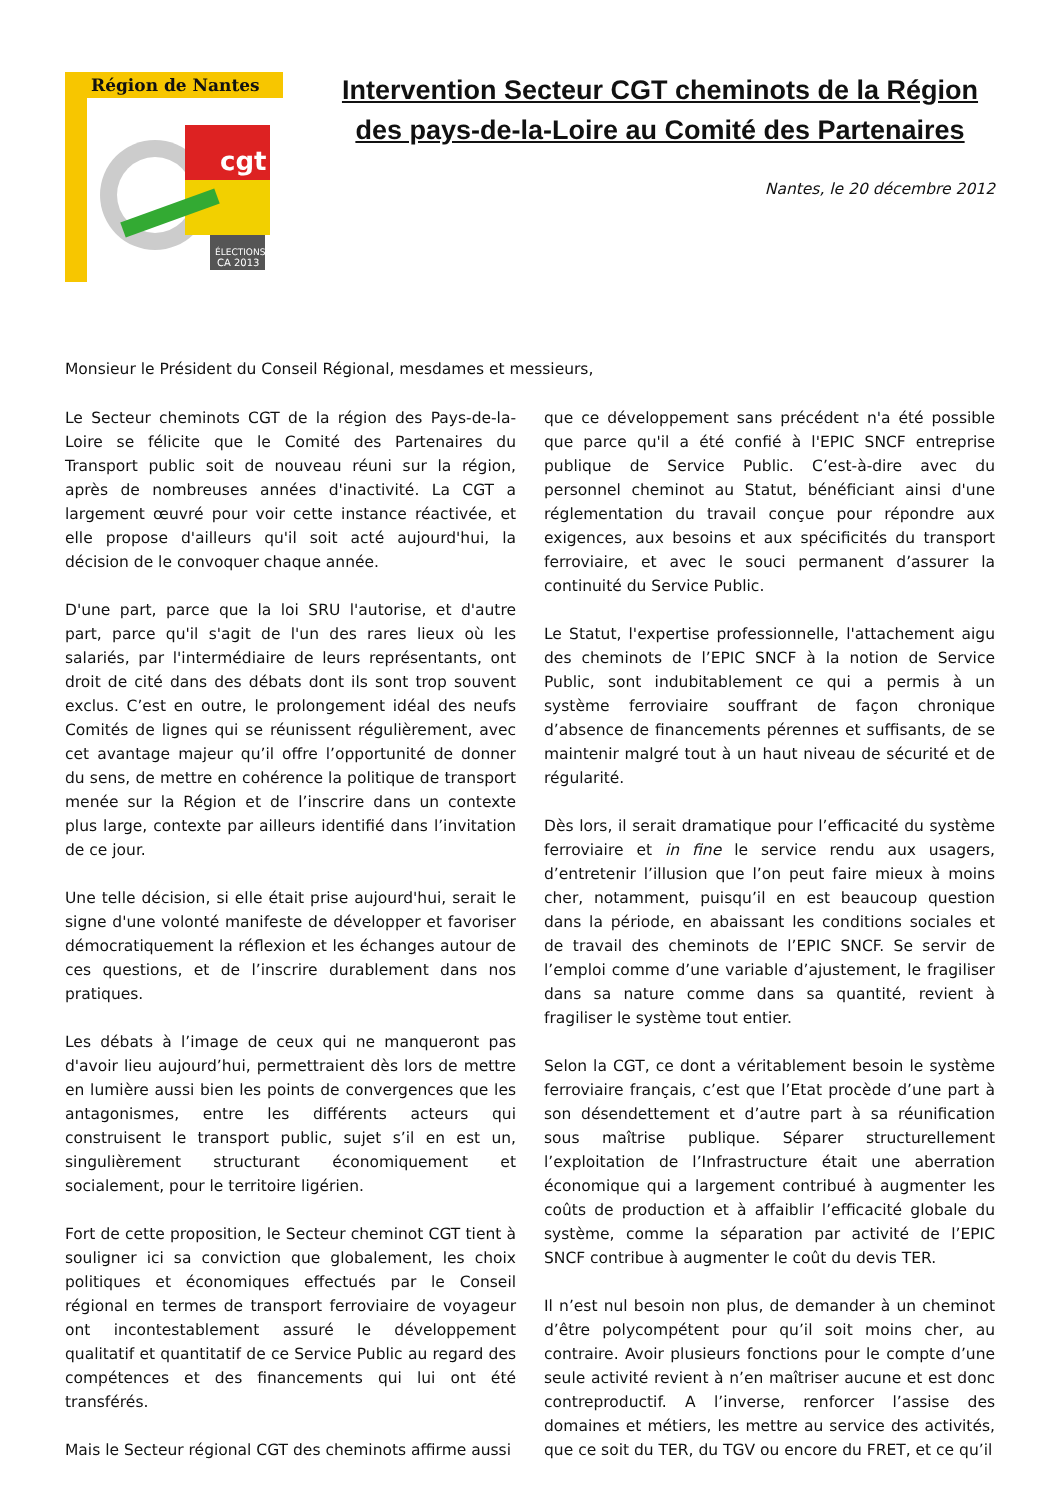Région de Nantes
cgt
ÉLECTIONS
CA 2013
Intervention Secteur CGT cheminots de la Région des pays-de-la-Loire au Comité des Partenaires
Nantes, le 20 décembre 2012
Monsieur le Président du Conseil Régional, mesdames et messieurs,
Le Secteur cheminots CGT de la région des Pays-de-la-Loire se félicite que le Comité des Partenaires du Transport public soit de nouveau réuni sur la région, après de nombreuses années d'inactivité. La CGT a largement œuvré pour voir cette instance réactivée, et elle propose d'ailleurs qu'il soit acté aujourd'hui, la décision de le convoquer chaque année.
D'une part, parce que la loi SRU l'autorise, et d'autre part, parce qu'il s'agit de l'un des rares lieux où les salariés, par l'intermédiaire de leurs représentants, ont droit de cité dans des débats dont ils sont trop souvent exclus. C’est en outre, le prolongement idéal des neufs Comités de lignes qui se réunissent régulièrement, avec cet avantage majeur qu’il offre l’opportunité de donner du sens, de mettre en cohérence la politique de transport menée sur la Région et de l’inscrire dans un contexte plus large, contexte par ailleurs identifié dans l’invitation de ce jour.
Une telle décision, si elle était prise aujourd'hui, serait le signe d'une volonté manifeste de développer et favoriser démocratiquement la réflexion et les échanges autour de ces questions, et de l’inscrire durablement dans nos pratiques.
Les débats à l’image de ceux qui ne manqueront pas d'avoir lieu aujourd’hui, permettraient dès lors de mettre en lumière aussi bien les points de convergences que les antagonismes, entre les différents acteurs qui construisent le transport public, sujet s’il en est un, singulièrement structurant économiquement et socialement, pour le territoire ligérien.
Fort de cette proposition, le Secteur cheminot CGT tient à souligner ici sa conviction que globalement, les choix politiques et économiques effectués par le Conseil régional en termes de transport ferroviaire de voyageur ont incontestablement assuré le développement qualitatif et quantitatif de ce Service Public au regard des compétences et des financements qui lui ont été transférés.
Mais le Secteur régional CGT des cheminots affirme aussi
que ce développement sans précédent n'a été possible que parce qu'il a été confié à l'EPIC SNCF entreprise publique de Service Public. C’est-à-dire avec du personnel cheminot au Statut, bénéficiant ainsi d'une réglementation du travail conçue pour répondre aux exigences, aux besoins et aux spécificités du transport ferroviaire, et avec le souci permanent d’assurer la continuité du Service Public.
Le Statut, l'expertise professionnelle, l'attachement aigu des cheminots de l’EPIC SNCF à la notion de Service Public, sont indubitablement ce qui a permis à un système ferroviaire souffrant de façon chronique d’absence de financements pérennes et suffisants, de se maintenir malgré tout à un haut niveau de sécurité et de régularité.
Dès lors, il serait dramatique pour l’efficacité du système ferroviaire et in fine le service rendu aux usagers, d’entretenir l’illusion que l’on peut faire mieux à moins cher, notamment, puisqu’il en est beaucoup question dans la période, en abaissant les conditions sociales et de travail des cheminots de l’EPIC SNCF. Se servir de l’emploi comme d’une variable d’ajustement, le fragiliser dans sa nature comme dans sa quantité, revient à fragiliser le système tout entier.
Selon la CGT, ce dont a véritablement besoin le système ferroviaire français, c’est que l’Etat procède d’une part à son désendettement et d’autre part à sa réunification sous maîtrise publique. Séparer structurellement l’exploitation de l’Infrastructure était une aberration économique qui a largement contribué à augmenter les coûts de production et à affaiblir l’efficacité globale du système, comme la séparation par activité de l’EPIC SNCF contribue à augmenter le coût du devis TER.
Il n’est nul besoin non plus, de demander à un cheminot d’être polycompétent pour qu’il soit moins cher, au contraire. Avoir plusieurs fonctions pour le compte d’une seule activité revient à n’en maîtriser aucune et est donc contreproductif. A l’inverse, renforcer l’assise des domaines et métiers, les mettre au service des activités, que ce soit du TER, du TGV ou encore du FRET, et ce qu’il